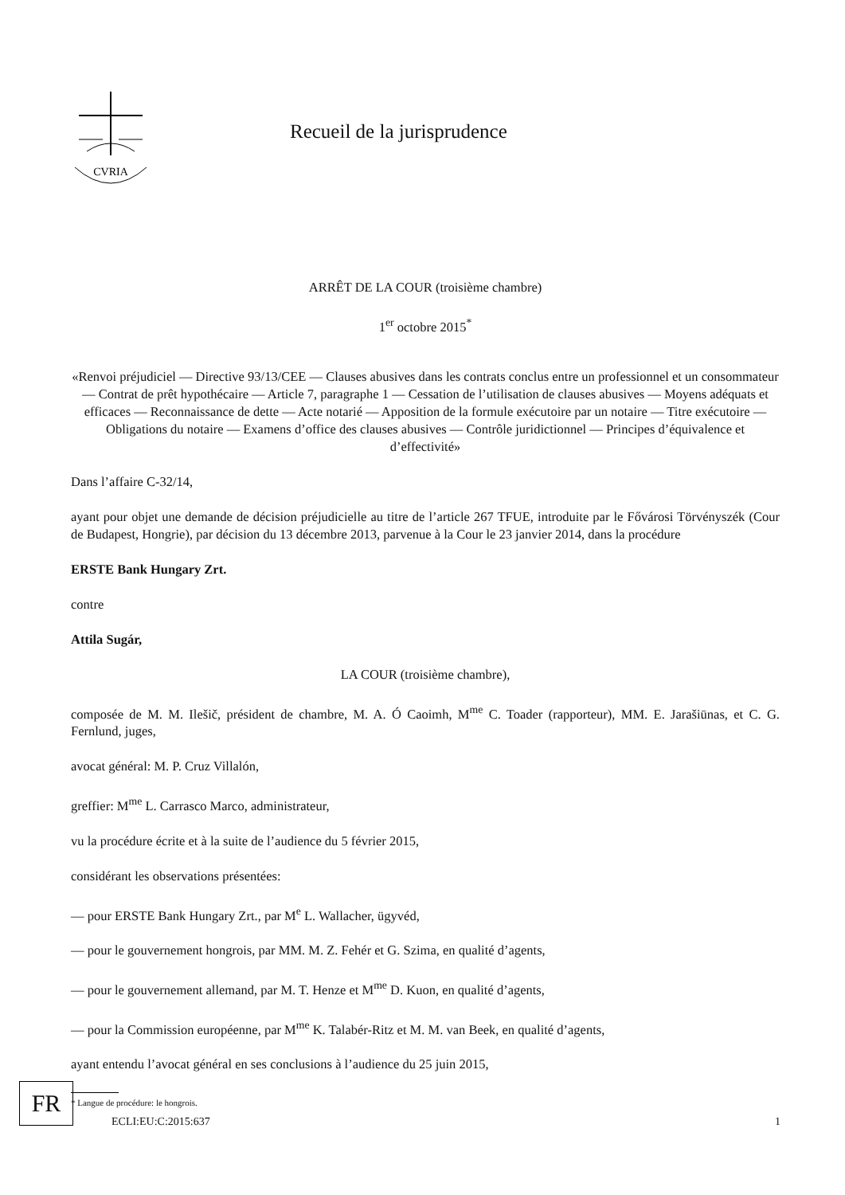CVRIA
Recueil de la jurisprudence
ARRÊT DE LA COUR (troisième chambre)
1<sup>er</sup> octobre 2015<sup>*</sup>
«Renvoi préjudiciel — Directive 93/13/CEE — Clauses abusives dans les contrats conclus entre un professionnel et un consommateur — Contrat de prêt hypothécaire — Article 7, paragraphe 1 — Cessation de l’utilisation de clauses abusives — Moyens adéquats et efficaces — Reconnaissance de dette — Acte notarié — Apposition de la formule exécutoire par un notaire — Titre exécutoire — Obligations du notaire — Examens d’office des clauses abusives — Contrôle juridictionnel — Principes d’équivalence et d’effectivité»
Dans l’affaire C-32/14,
ayant pour objet une demande de décision préjudicielle au titre de l’article 267 TFUE, introduite par le Fővárosi Törvényszék (Cour de Budapest, Hongrie), par décision du 13 décembre 2013, parvenue à la Cour le 23 janvier 2014, dans la procédure
ERSTE Bank Hungary Zrt.
contre
Attila Sugár,
LA COUR (troisième chambre),
composée de M. M. Ilešič, président de chambre, M. A. Ó Caoimh, M<sup>me</sup> C. Toader (rapporteur), MM. E. Jarašiūnas, et C. G. Fernlund, juges,
avocat général: M. P. Cruz Villalón,
greffier: M<sup>me</sup> L. Carrasco Marco, administrateur,
vu la procédure écrite et à la suite de l’audience du 5 février 2015,
considérant les observations présentées:
— pour ERSTE Bank Hungary Zrt., par M<sup>e</sup> L. Wallacher, ügyvéd,
— pour le gouvernement hongrois, par MM. M. Z. Fehér et G. Szima, en qualité d’agents,
— pour le gouvernement allemand, par M. T. Henze et M<sup>me</sup> D. Kuon, en qualité d’agents,
— pour la Commission européenne, par M<sup>me</sup> K. Talabér-Ritz et M. M. van Beek, en qualité d’agents,
ayant entendu l’avocat général en ses conclusions à l’audience du 25 juin 2015,
* Langue de procédure: le hongrois.
FR
ECLI:EU:C:2015:637 1